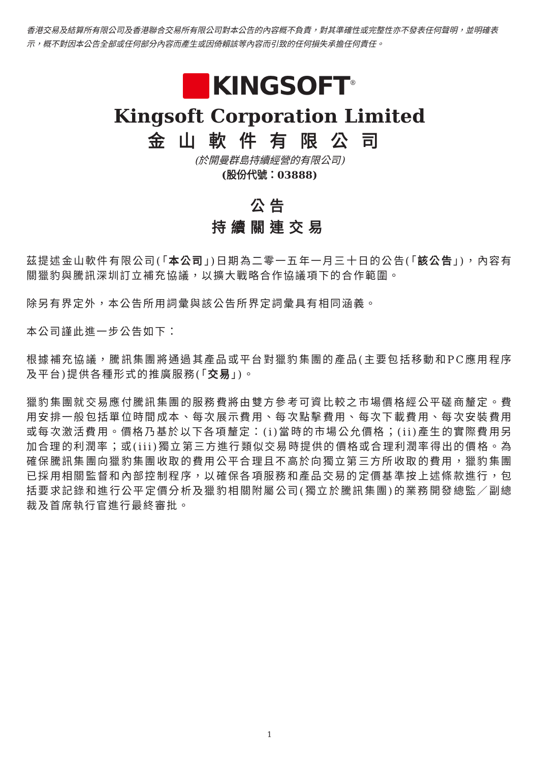香港交易及結算所有限公司及香港聯合交易所有限公司對本公告的內容概不負責，對其準確性或完整性亦不發表任何聲明，並明確表示，概不對因本公告全部或任何部分內容而產生或因倚賴該等內容而引致的任何損失承擔任何責任。
KINGSOFT<sup>®</sup>
Kingsoft Corporation Limited
金山軟件有限公司
(於開曼群島持續經營的有限公司)
(股份代號：03888)
公告
持續關連交易
茲提述金山軟件有限公司(「本公司」)日期為二零一五年一月三十日的公告(「該公告」)，內容有關獵豹與騰訊深圳訂立補充協議，以擴大戰略合作協議項下的合作範圍。
除另有界定外，本公告所用詞彙與該公告所界定詞彙具有相同涵義。
本公司謹此進一步公告如下：
根據補充協議，騰訊集團將通過其產品或平台對獵豹集團的產品(主要包括移動和PC應用程序及平台)提供各種形式的推廣服務(「交易」)。
獵豹集團就交易應付騰訊集團的服務費將由雙方參考可資比較之市場價格經公平磋商釐定。費用安排一般包括單位時間成本、每次展示費用、每次點擊費用、每次下載費用、每次安裝費用或每次激活費用。價格乃基於以下各項釐定：(i)當時的市場公允價格；(ii)產生的實際費用另加合理的利潤率；或(iii)獨立第三方進行類似交易時提供的價格或合理利潤率得出的價格。為確保騰訊集團向獵豹集團收取的費用公平合理且不高於向獨立第三方所收取的費用，獵豹集團已採用相關監督和內部控制程序，以確保各項服務和產品交易的定價基準按上述條款進行，包括要求記錄和進行公平定價分析及獵豹相關附屬公司(獨立於騰訊集團)的業務開發總監／副總裁及首席執行官進行最終審批。
1